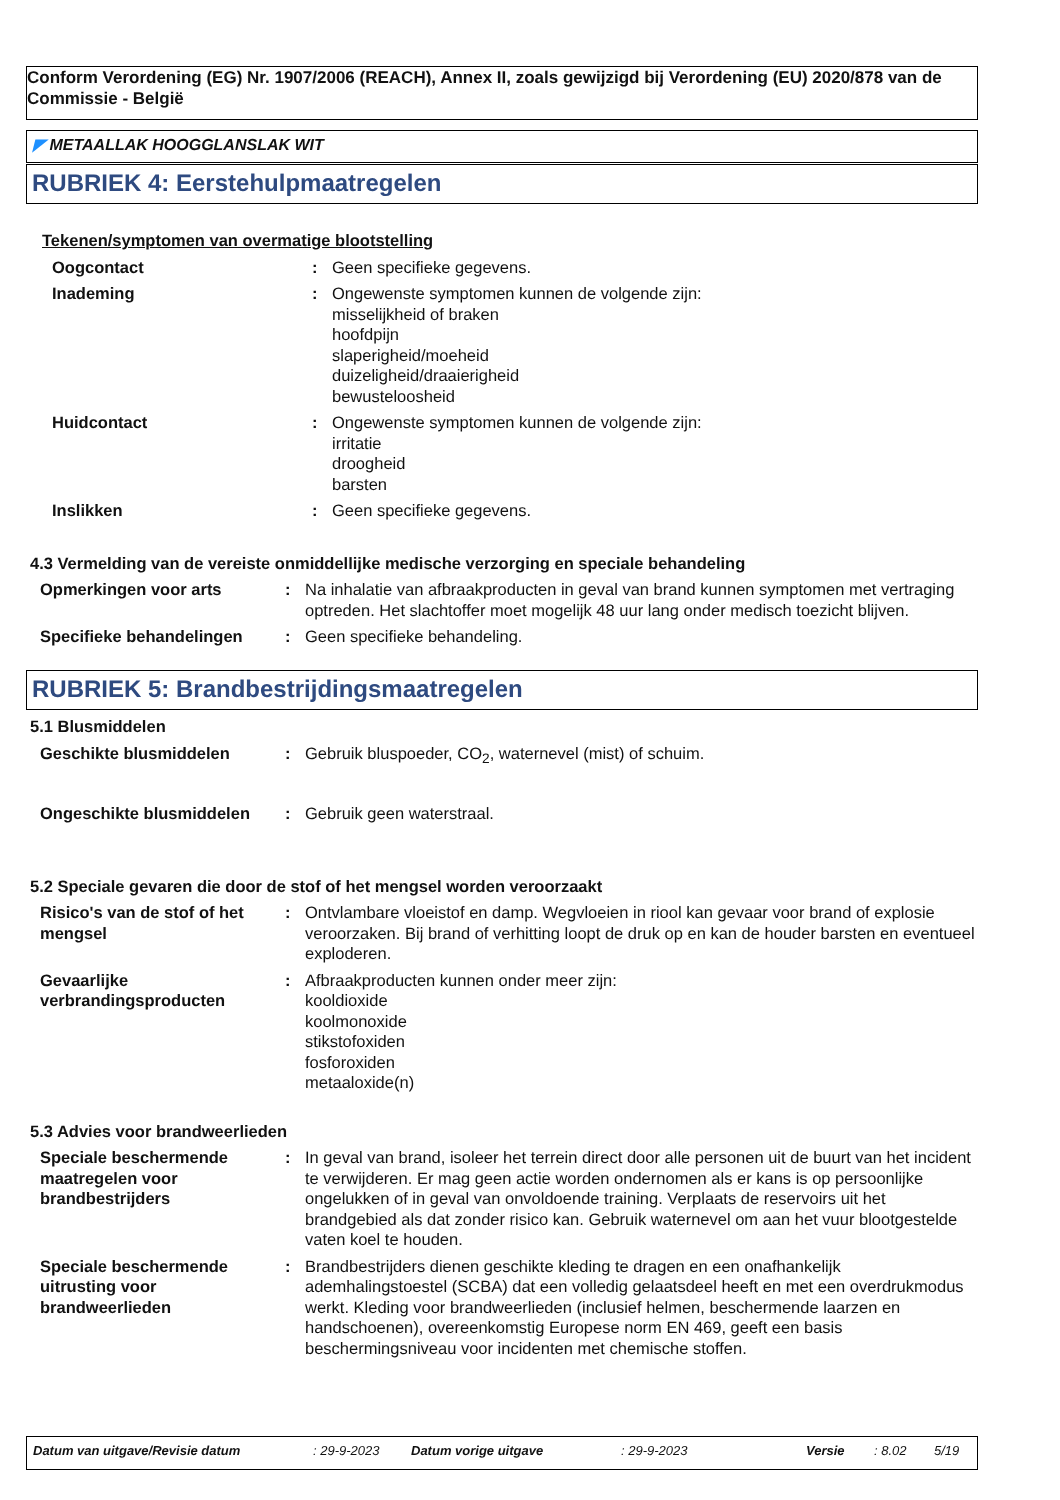Conform Verordening (EG) Nr. 1907/2006 (REACH), Annex II, zoals gewijzigd bij Verordening (EU) 2020/878 van de Commissie - België
◤ METAALLAK HOOGGLANSLAK WIT
RUBRIEK 4: Eerstehulpmaatregelen
Tekenen/symptomen van overmatige blootstelling
Oogcontact : Geen specifieke gegevens.
Inademing : Ongewenste symptomen kunnen de volgende zijn:
misselijkheid of braken
hoofdpijn
slaperigheid/moeheid
duizeligheid/draaierigheid
bewusteloosheid
Huidcontact : Ongewenste symptomen kunnen de volgende zijn:
irritatie
droogheid
barsten
Inslikken : Geen specifieke gegevens.
4.3 Vermelding van de vereiste onmiddellijke medische verzorging en speciale behandeling
Opmerkingen voor arts : Na inhalatie van afbraakproducten in geval van brand kunnen symptomen met vertraging optreden. Het slachtoffer moet mogelijk 48 uur lang onder medisch toezicht blijven.
Specifieke behandelingen : Geen specifieke behandeling.
RUBRIEK 5: Brandbestrijdingsmaatregelen
5.1 Blusmiddelen
Geschikte blusmiddelen : Gebruik bluspoeder, CO<sub>2</sub>, waternevel (mist) of schuim.
Ongeschikte blusmiddelen : Gebruik geen waterstraal.
5.2 Speciale gevaren die door de stof of het mengsel worden veroorzaakt
Risico's van de stof of het mengsel
: Ontvlambare vloeistof en damp. Wegvloeien in riool kan gevaar voor brand of explosie veroorzaken. Bij brand of verhitting loopt de druk op en kan de houder barsten en eventueel exploderen.
Gevaarlijke verbrandingsproducten
: Afbraakproducten kunnen onder meer zijn:
kooldioxide
koolmonoxide
stikstofoxiden
fosforoxiden
metaaloxide(n)
5.3 Advies voor brandweerlieden
Speciale beschermende maatregelen voor brandbestrijders
: In geval van brand, isoleer het terrein direct door alle personen uit de buurt van het incident te verwijderen. Er mag geen actie worden ondernomen als er kans is op persoonlijke ongelukken of in geval van onvoldoende training. Verplaats de reservoirs uit het brandgebied als dat zonder risico kan. Gebruik waternevel om aan het vuur blootgestelde vaten koel te houden.
Speciale beschermende uitrusting voor brandweerlieden
: Brandbestrijders dienen geschikte kleding te dragen en een onafhankelijk ademhalingstoestel (SCBA) dat een volledig gelaatsdeel heeft en met een overdrukmodus werkt. Kleding voor brandweerlieden (inclusief helmen, beschermende laarzen en handschoenen), overeenkomstig Europese norm EN 469, geeft een basis beschermingsniveau voor incidenten met chemische stoffen.
Datum van uitgave/Revisie datum: 29-9-2023 Datum vorige uitgave: 29-9-2023 Versie: 8.02 5/19